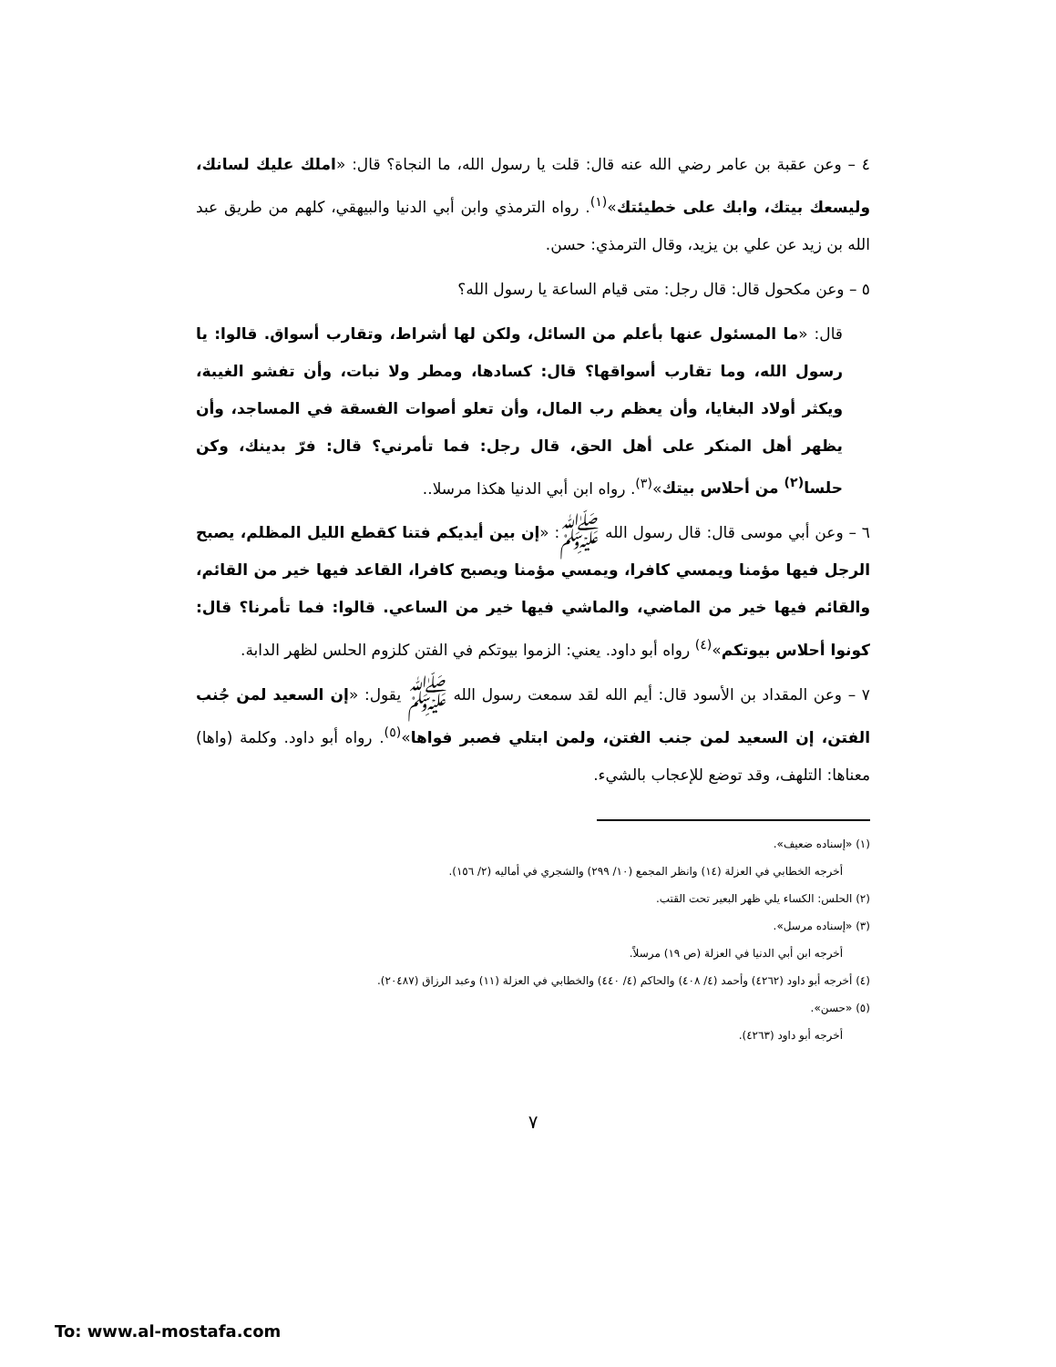٤ – وعن عقبة بن عامر رضي الله عنه قال: قلت يا رسول الله، ما النجاة؟ قال: «املك عليك لسانك، وليسعك بيتك، وابك على خطيئتك»<sup>(١)</sup>. رواه الترمذي وابن أبي الدنيا والبيهقي، كلهم من طريق عبد الله بن زيد عن علي بن يزيد، وقال الترمذي: حسن.
٥ – وعن مكحول قال: قال رجل: متى قيام الساعة يا رسول الله؟
قال: «ما المسئول عنها بأعلم من السائل، ولكن لها أشراط، وتقارب أسواق. قالوا: يا رسول الله، وما تقارب أسواقها؟ قال: كسادها، ومطر ولا نبات، وأن تفشو الغيبة، ويكثر أولاد البغايا، وأن يعظم رب المال، وأن تعلو أصوات الفسقة في المساجد، وأن يظهر أهل المنكر على أهل الحق، قال رجل: فما تأمرني؟ قال: فرّ بدينك، وكن حلسا<sup>(٢)</sup> من أحلاس بيتك»<sup>(٣)</sup>. رواه ابن أبي الدنيا هكذا مرسلا..
٦ – وعن أبي موسى قال: قال رسول الله ﷺ: «إن بين أيديكم فتنا كقطع الليل المظلم، يصبح الرجل فيها مؤمنا ويمسي كافرا، ويمسي مؤمنا ويصبح كافرا، القاعد فيها خير من القائم، والقائم فيها خير من الماضي، والماشي فيها خير من الساعي. قالوا: فما تأمرنا؟ قال: كونوا أحلاس بيوتكم»<sup>(٤)</sup> رواه أبو داود. يعني: الزموا بيوتكم في الفتن كلزوم الحلس لظهر الدابة.
٧ – وعن المقداد بن الأسود قال: أيم الله لقد سمعت رسول الله ﷺ يقول: «إن السعيد لمن جُنب الفتن، إن السعيد لمن جنب الفتن، ولمن ابتلي فصبر فواها»<sup>(٥)</sup>. رواه أبو داود. وكلمة (واها) معناها: التلهف، وقد توضع للإعجاب بالشيء.
(١) «إسناده ضعيف».
أخرجه الخطابي في العزلة (١٤) وانظر المجمع (١٠/ ٢٩٩) والشجري في أماليه (٢/ ١٥٦).
(٢) الحلس: الكساء يلي ظهر البعير تحت القتب.
(٣) «إسناده مرسل».
أخرجه ابن أبي الدنيا في العزلة (ص ١٩) مرسلاً.
(٤) أخرجه أبو داود (٤٢٦٢) وأحمد (٤/ ٤٠٨) والحاكم (٤/ ٤٤٠) والخطابي في العزلة (١١) وعبد الرزاق (٢٠٤٨٧).
(٥) «حسن».
أخرجه أبو داود (٤٢٦٣).
٧
To: www.al-mostafa.com